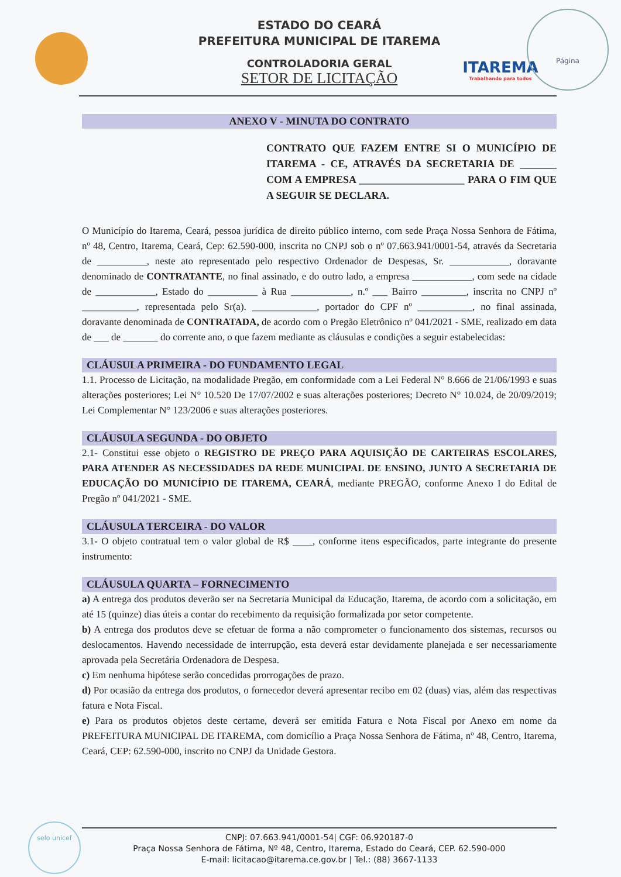ITAREMA
Trabalhando para todos
Página
ESTADO DO CEARÁ
PREFEITURA MUNICIPAL DE ITAREMA
CONTROLADORIA GERAL
SETOR DE LICITAÇÃO
ANEXO V - MINUTA DO CONTRATO
CONTRATO QUE FAZEM ENTRE SI O MUNICÍPIO DE ITAREMA - CE, ATRAVÉS DA SECRETARIA DE _______ COM A EMPRESA ____________________ PARA O FIM QUE A SEGUIR SE DECLARA.
O Município do Itarema, Ceará, pessoa jurídica de direito público interno, com sede Praça Nossa Senhora de Fátima, nº 48, Centro, Itarema, Ceará, Cep: 62.590-000, inscrita no CNPJ sob o nº 07.663.941/0001-54, através da Secretaria de __________, neste ato representado pelo respectivo Ordenador de Despesas, Sr. ____________, doravante denominado de CONTRATANTE, no final assinado, e do outro lado, a empresa ____________, com sede na cidade de ____________, Estado do __________ à Rua ____________, n.º ___ Bairro _________, inscrita no CNPJ nº ___________, representada pelo Sr(a). _____________, portador do CPF nº ___________, no final assinada, doravante denominada de CONTRATADA, de acordo com o Pregão Eletrônico nº 041/2021 - SME, realizado em data de ___ de _______ do corrente ano, o que fazem mediante as cláusulas e condições a seguir estabelecidas:
CLÁUSULA PRIMEIRA - DO FUNDAMENTO LEGAL
1.1. Processo de Licitação, na modalidade Pregão, em conformidade com a Lei Federal N° 8.666 de 21/06/1993 e suas alterações posteriores; Lei N° 10.520 De 17/07/2002 e suas alterações posteriores; Decreto N° 10.024, de 20/09/2019; Lei Complementar N° 123/2006 e suas alterações posteriores.
CLÁUSULA SEGUNDA - DO OBJETO
2.1- Constitui esse objeto o REGISTRO DE PREÇO PARA AQUISIÇÃO DE CARTEIRAS ESCOLARES, PARA ATENDER AS NECESSIDADES DA REDE MUNICIPAL DE ENSINO, JUNTO A SECRETARIA DE EDUCAÇÃO DO MUNICÍPIO DE ITAREMA, CEARÁ, mediante PREGÃO, conforme Anexo I do Edital de Pregão nº 041/2021 - SME.
CLÁUSULA TERCEIRA - DO VALOR
3.1- O objeto contratual tem o valor global de R$ ____, conforme itens especificados, parte integrante do presente instrumento:
CLÁUSULA QUARTA – FORNECIMENTO
a) A entrega dos produtos deverão ser na Secretaria Municipal da Educação, Itarema, de acordo com a solicitação, em até 15 (quinze) dias úteis a contar do recebimento da requisição formalizada por setor competente.
b) A entrega dos produtos deve se efetuar de forma a não comprometer o funcionamento dos sistemas, recursos ou deslocamentos. Havendo necessidade de interrupção, esta deverá estar devidamente planejada e ser necessariamente aprovada pela Secretária Ordenadora de Despesa.
c) Em nenhuma hipótese serão concedidas prorrogações de prazo.
d) Por ocasião da entrega dos produtos, o fornecedor deverá apresentar recibo em 02 (duas) vias, além das respectivas fatura e Nota Fiscal.
e) Para os produtos objetos deste certame, deverá ser emitida Fatura e Nota Fiscal por Anexo em nome da PREFEITURA MUNICIPAL DE ITAREMA, com domicílio a Praça Nossa Senhora de Fátima, nº 48, Centro, Itarema, Ceará, CEP: 62.590-000, inscrito no CNPJ da Unidade Gestora.
selo unicef
CNPJ: 07.663.941/0001-54| CGF: 06.920187-0
Praça Nossa Senhora de Fátima, Nº 48, Centro, Itarema, Estado do Ceará, CEP. 62.590-000
E-mail: licitacao@itarema.ce.gov.br | Tel.: (88) 3667-1133